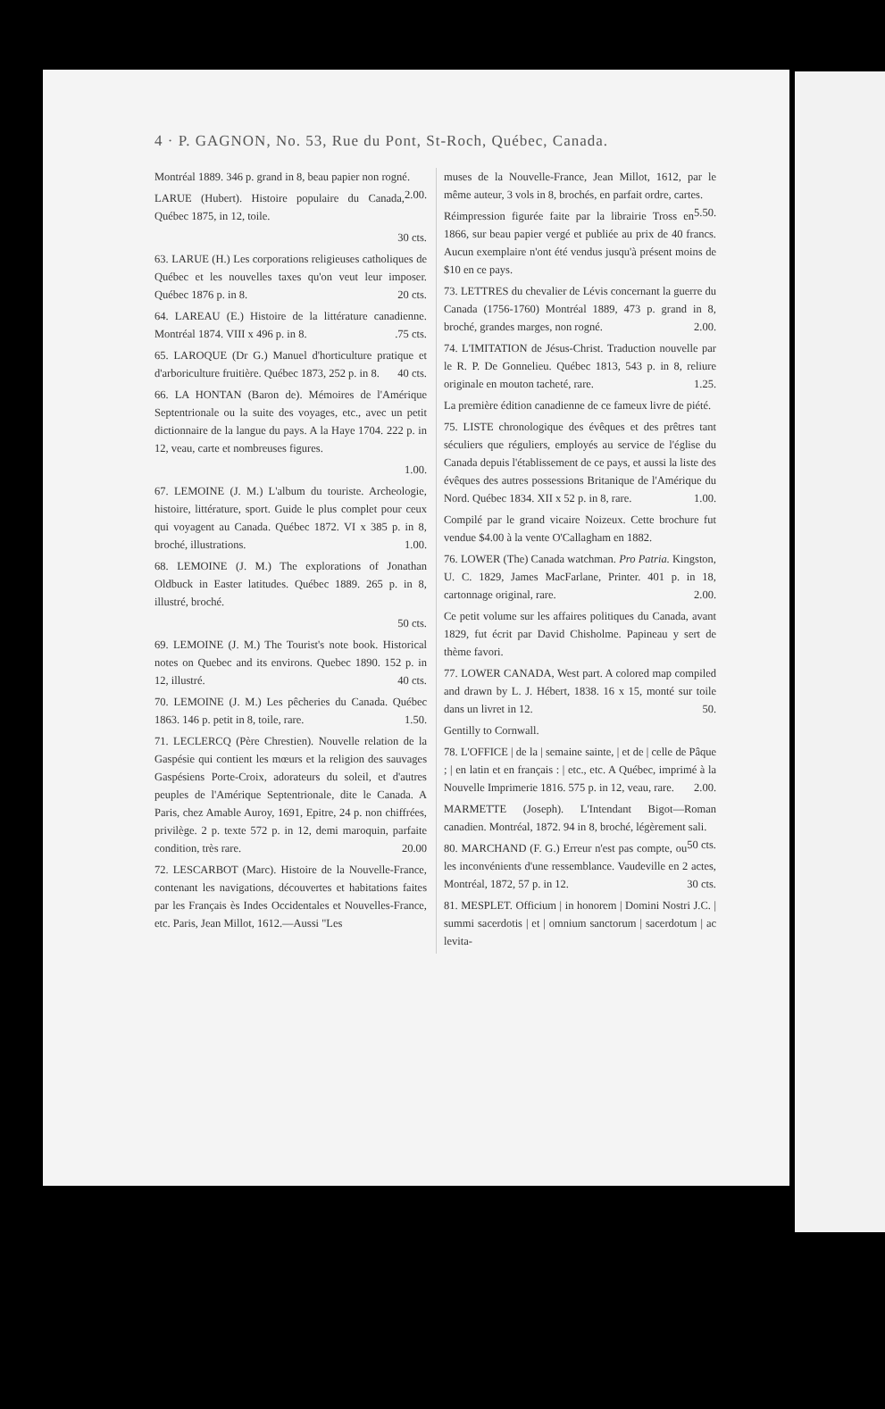4 · P. GAGNON, No. 53, Rue du Pont, St-Roch, Québec, Canada.
Montréal 1889. 346 p. grand in 8, beau papier non rogné. 2.00.
LARUE (Hubert). Histoire populaire du Canada, Québec 1875, in 12, toile.
30 cts.
63. LARUE (H.) Les corporations religieuses catholiques de Québec et les nouvelles taxes qu'on veut leur imposer. Québec 1876 p. in 8. 20 cts.
64. LAREAU (E.) Histoire de la littérature canadienne. Montréal 1874. VIII x 496 p. in 8. .75 cts.
65. LAROQUE (Dr G.) Manuel d'horticulture pratique et d'arboriculture fruitière. Québec 1873, 252 p. in 8. 40 cts.
66. LA HONTAN (Baron de). Mémoires de l'Amérique Septentrionale ou la suite des voyages, etc., avec un petit dictionnaire de la langue du pays. A la Haye 1704. 222 p. in 12, veau, carte et nombreuses figures.
1.00.
67. LEMOINE (J. M.) L'album du touriste. Archeologie, histoire, littérature, sport. Guide le plus complet pour ceux qui voyagent au Canada. Québec 1872. VI x 385 p. in 8, broché, illustrations. 1.00.
68. LEMOINE (J. M.) The explorations of Jonathan Oldbuck in Easter latitudes. Québec 1889. 265 p. in 8, illustré, broché.
50 cts.
69. LEMOINE (J. M.) The Tourist's note book. Historical notes on Quebec and its environs. Quebec 1890. 152 p. in 12, illustré. 40 cts.
70. LEMOINE (J. M.) Les pêcheries du Canada. Québec 1863. 146 p. petit in 8, toile, rare. 1.50.
71. LECLERCQ (Père Chrestien). Nouvelle relation de la Gaspésie qui contient les mœurs et la religion des sauvages Gaspésiens Porte-Croix, adorateurs du soleil, et d'autres peuples de l'Amérique Septentrionale, dite le Canada. A Paris, chez Amable Auroy, 1691, Epitre, 24 p. non chiffrées, privilège. 2 p. texte 572 p. in 12, demi maroquin, parfaite condition, très rare. 20.00
72. LESCARBOT (Marc). Histoire de la Nouvelle-France, contenant les navigations, découvertes et habitations faites par les Français ès Indes Occidentales et Nouvelles-France, etc. Paris, Jean Millot, 1612.—Aussi "Les
muses de la Nouvelle-France, Jean Millot, 1612, par le même auteur, 3 vols in 8, brochés, en parfait ordre, cartes. 5.50.
Réimpression figurée faite par la librairie Tross en 1866, sur beau papier vergé et publiée au prix de 40 francs. Aucun exemplaire n'ont été vendus jusqu'à présent moins de $10 en ce pays.
73. LETTRES du chevalier de Lévis concernant la guerre du Canada (1756-1760) Montréal 1889, 473 p. grand in 8, broché, grandes marges, non rogné. 2.00.
74. L'IMITATION de Jésus-Christ. Traduction nouvelle par le R. P. De Gonnelieu. Québec 1813, 543 p. in 8, reliure originale en mouton tacheté, rare. 1.25.
La première édition canadienne de ce fameux livre de piété.
75. LISTE chronologique des évêques et des prêtres tant séculiers que réguliers, employés au service de l'église du Canada depuis l'établissement de ce pays, et aussi la liste des évêques des autres possessions Britanique de l'Amérique du Nord. Québec 1834. XII x 52 p. in 8, rare. 1.00.
Compilé par le grand vicaire Noizeux. Cette brochure fut vendue $4.00 à la vente O'Callagham en 1882.
76. LOWER (The) Canada watchman. Pro Patria. Kingston, U. C. 1829, James MacFarlane, Printer. 401 p. in 18, cartonnage original, rare. 2.00.
Ce petit volume sur les affaires politiques du Canada, avant 1829, fut écrit par David Chisholme. Papineau y sert de thème favori.
77. LOWER CANADA, West part. A colored map compiled and drawn by L. J. Hébert, 1838. 16 x 15, monté sur toile dans un livret in 12. 50.
Gentilly to Cornwall.
78. L'OFFICE | de la | semaine sainte, | et de | celle de Pâque ; | en latin et en français : | etc., etc. A Québec, imprimé à la Nouvelle Imprimerie 1816. 575 p. in 12, veau, rare. 2.00.
MARMETTE (Joseph). L'Intendant Bigot—Roman canadien. Montréal, 1872. 94 in 8, broché, légèrement sali. 50 cts.
80. MARCHAND (F. G.) Erreur n'est pas compte, ou les inconvénients d'une ressemblance. Vaudeville en 2 actes, Montréal, 1872, 57 p. in 12. 30 cts.
81. MESPLET. Officium | in honorem | Domini Nostri J.C. | summi sacerdotis | et | omnium sanctorum | sacerdotum | ac levita-